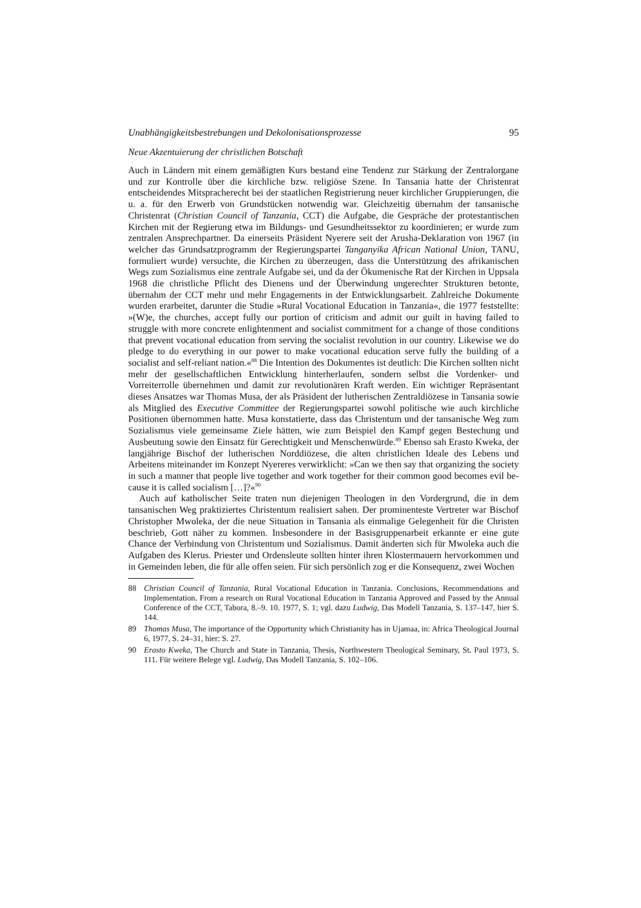Unabhängigkeitsbestrebungen und Dekolonisationsprozesse 95
Neue Akzentuierung der christlichen Botschaft
Auch in Ländern mit einem gemäßigten Kurs bestand eine Tendenz zur Stärkung der Zentralorgane und zur Kontrolle über die kirchliche bzw. religiöse Szene. In Tansania hatte der Christenrat entscheidendes Mitspracherecht bei der staatlichen Registrierung neuer kirchlicher Gruppierungen, die u. a. für den Erwerb von Grundstücken notwendig war. Gleichzeitig übernahm der tansanische Christenrat (Christian Council of Tanzania, CCT) die Aufgabe, die Gespräche der protestantischen Kirchen mit der Regierung etwa im Bildungs- und Gesundheitssektor zu koordinieren; er wurde zum zentralen Ansprech­partner. Da einerseits Präsident Nyerere seit der Arusha-Deklaration von 1967 (in wel­cher das Grundsatzprogramm der Regierungspartei Tanganyika African National Union, TANU, formuliert wurde) versuchte, die Kirchen zu überzeugen, dass die Unterstützung des afrikanischen Wegs zum Sozialismus eine zentrale Aufgabe sei, und da der Ökume­nische Rat der Kirchen in Uppsala 1968 die christliche Pflicht des Dienens und der Überwindung ungerechter Strukturen betonte, übernahm der CCT mehr und mehr Enga­gements in der Entwicklungsarbeit. Zahlreiche Dokumente wurden erarbeitet, darunter die Studie »Rural Vocational Education in Tanzania«, die 1977 feststellte: »(W)e, the churches, accept fully our portion of criticism and admit our guilt in having failed to struggle with more concrete enlightenment and socialist commitment for a change of those conditions that prevent vocational education from serving the socialist revolution in our country. Likewise we do pledge to do everything in our power to make vocational education serve fully the building of a socialist and self-reliant nation.«<sup>88</sup> Die Intention des Dokumentes ist deutlich: Die Kirchen sollten nicht mehr der gesellschaftlichen Ent­wicklung hinterherlaufen, sondern selbst die Vordenker- und Vorreiterrolle übernehmen und damit zur revolutionären Kraft werden. Ein wichtiger Repräsentant dieses Ansatzes war Thomas Musa, der als Präsident der lutherischen Zentraldiözese in Tansania sowie als Mitglied des Executive Committee der Regierungspartei sowohl politische wie auch kirchliche Positionen übernommen hatte. Musa konstatierte, dass das Christentum und der tansanische Weg zum Sozialismus viele gemeinsame Ziele hätten, wie zum Beispiel den Kampf gegen Bestechung und Ausbeutung sowie den Einsatz für Gerechtigkeit und Menschenwürde.<sup>89</sup> Ebenso sah Erasto Kweka, der langjährige Bischof der lutherischen Norddiözese, die alten christlichen Ideale des Lebens und Arbeitens miteinander im Kon­zept Nyereres verwirklicht: »Can we then say that organizing the society in such a man­ner that people live together and work together for their common good becomes evil be­cause it is called socialism […]?«<sup>90</sup>
Auch auf katholischer Seite traten nun diejenigen Theologen in den Vordergrund, die in dem tansanischen Weg praktiziertes Christentum realisiert sahen. Der prominenteste Vertreter war Bischof Christopher Mwoleka, der die neue Situation in Tansania als ein­malige Gelegenheit für die Christen beschrieb, Gott näher zu kommen. Insbesondere in der Basisgruppenarbeit erkannte er eine gute Chance der Verbindung von Christentum und Sozialismus. Damit änderten sich für Mwoleka auch die Aufgaben des Klerus. Priester und Ordensleute sollten hinter ihren Klostermauern hervorkommen und in Gemeinden leben, die für alle offen seien. Für sich persönlich zog er die Konsequenz, zwei Wochen
88 Christian Council of Tanzania, Rural Vocational Education in Tanzania. Conclusions, Recom­mendations and Implementation. From a research on Rural Vocational Education in Tanzania Approved and Passed by the Annual Conference of the CCT, Tabora, 8.–9. 10. 1977, S. 1; vgl. dazu Ludwig, Das Modell Tanzania, S. 137–147, hier S. 144.
89 Thomas Musa, The importance of the Opportunity which Christianity has in Ujamaa, in: Africa Theological Journal 6, 1977, S. 24–31, hier: S. 27.
90 Erasto Kweka, The Church and State in Tanzania, Thesis, Northwestern Theological Semi­nary, St. Paul 1973, S. 111. Für weitere Belege vgl. Ludwig, Das Modell Tanzania, S. 102–106.